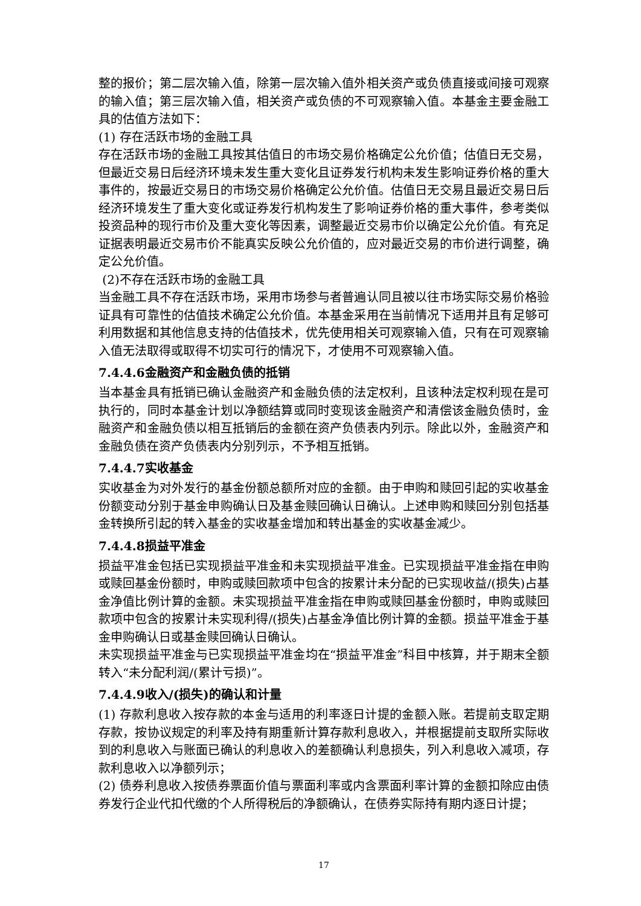整的报价；第二层次输入值，除第一层次输入值外相关资产或负债直接或间接可观察的输入值；第三层次输入值，相关资产或负债的不可观察输入值。本基金主要金融工具的估值方法如下：
(1) 存在活跃市场的金融工具
存在活跃市场的金融工具按其估值日的市场交易价格确定公允价值；估值日无交易，但最近交易日后经济环境未发生重大变化且证券发行机构未发生影响证券价格的重大事件的，按最近交易日的市场交易价格确定公允价值。估值日无交易且最近交易日后经济环境发生了重大变化或证券发行机构发生了影响证券价格的重大事件，参考类似投资品种的现行市价及重大变化等因素，调整最近交易市价以确定公允价值。有充足证据表明最近交易市价不能真实反映公允价值的，应对最近交易的市价进行调整，确定公允价值。
(2)不存在活跃市场的金融工具
当金融工具不存在活跃市场，采用市场参与者普遍认同且被以往市场实际交易价格验证具有可靠性的估值技术确定公允价值。本基金采用在当前情况下适用并且有足够可利用数据和其他信息支持的估值技术，优先使用相关可观察输入值，只有在可观察输入值无法取得或取得不切实可行的情况下，才使用不可观察输入值。
7.4.4.6金融资产和金融负债的抵销
当本基金具有抵销已确认金融资产和金融负债的法定权利，且该种法定权利现在是可执行的，同时本基金计划以净额结算或同时变现该金融资产和清偿该金融负债时，金融资产和金融负债以相互抵销后的金额在资产负债表内列示。除此以外，金融资产和金融负债在资产负债表内分别列示，不予相互抵销。
7.4.4.7实收基金
实收基金为对外发行的基金份额总额所对应的金额。由于申购和赎回引起的实收基金份额变动分别于基金申购确认日及基金赎回确认日确认。上述申购和赎回分别包括基金转换所引起的转入基金的实收基金增加和转出基金的实收基金减少。
7.4.4.8损益平准金
损益平准金包括已实现损益平准金和未实现损益平准金。已实现损益平准金指在申购或赎回基金份额时，申购或赎回款项中包含的按累计未分配的已实现收益/(损失)占基金净值比例计算的金额。未实现损益平准金指在申购或赎回基金份额时，申购或赎回款项中包含的按累计未实现利得/(损失)占基金净值比例计算的金额。损益平准金于基金申购确认日或基金赎回确认日确认。
未实现损益平准金与已实现损益平准金均在“损益平准金”科目中核算，并于期末全额转入“未分配利润/(累计亏损)”。
7.4.4.9收入/(损失)的确认和计量
(1) 存款利息收入按存款的本金与适用的利率逐日计提的金额入账。若提前支取定期存款，按协议规定的利率及持有期重新计算存款利息收入，并根据提前支取所实际收到的利息收入与账面已确认的利息收入的差额确认利息损失，列入利息收入减项，存款利息收入以净额列示；
(2) 债券利息收入按债券票面价值与票面利率或内含票面利率计算的金额扣除应由债券发行企业代扣代缴的个人所得税后的净额确认，在债券实际持有期内逐日计提；
17